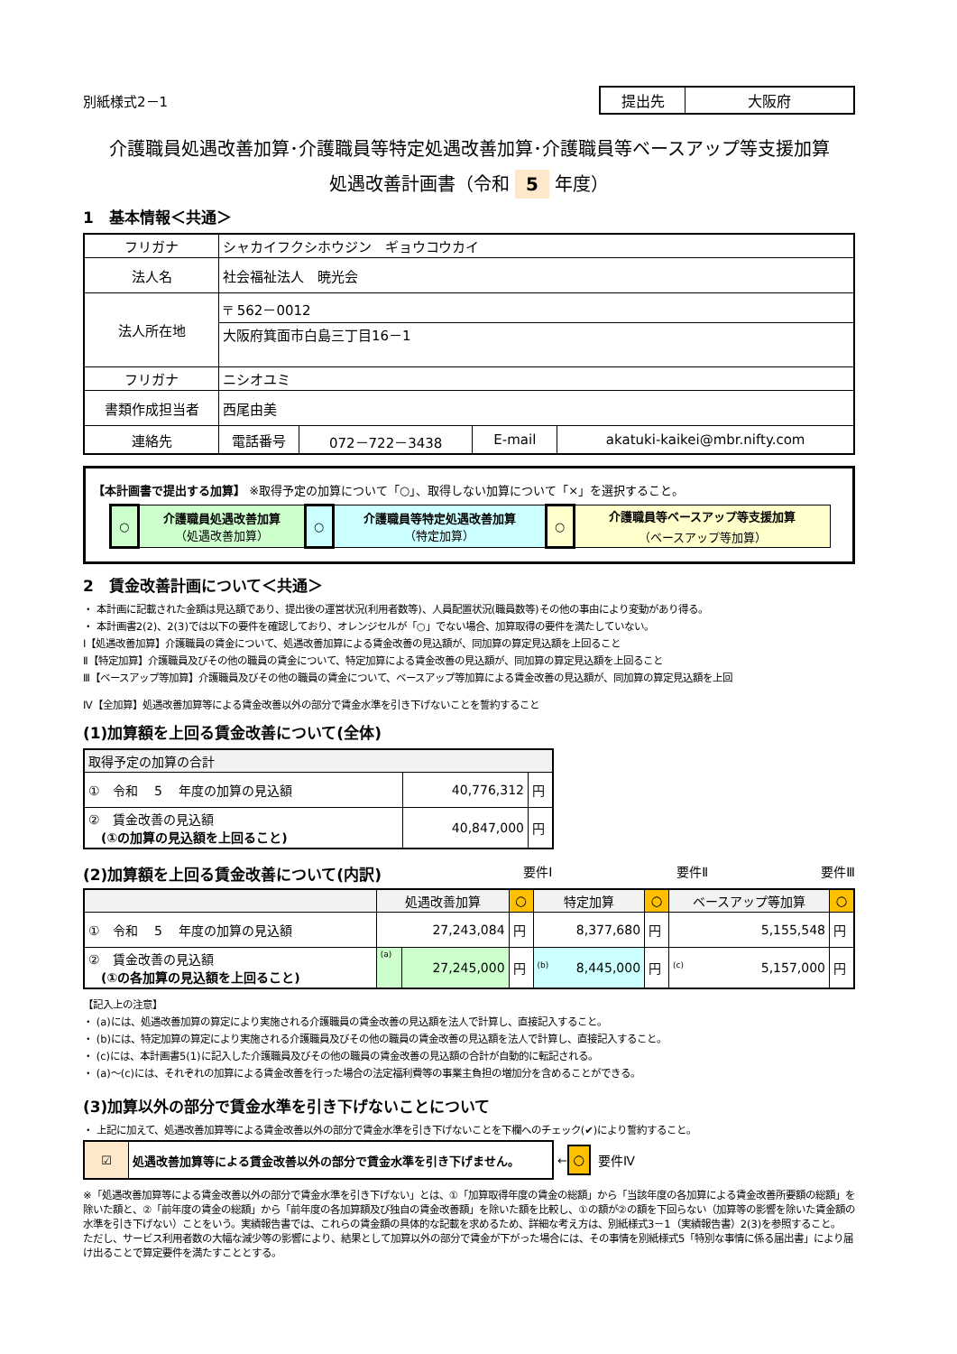別紙様式2－1
| 提出先 | 大阪府 |
介護職員処遇改善加算･介護職員等特定処遇改善加算･介護職員等ベースアップ等支援加算
処遇改善計画書（令和 5 年度）
1　基本情報＜共通＞
| フリガナ | シャカイフクシホウジン ギョウコウカイ | | | |
| 法人名 | 社会福祉法人 暁光会 | | | |
| 法人所在地 | 〒 562－0012 | | | |
| | 大阪府箕面市白島三丁目16－1 | | | |
| フリガナ | ニシオユミ | | | |
| 書類作成担当者 | 西尾由美 | | | |
| 連絡先 | 電話番号 | 072－722－3438 | E-mail | akatuki-kaikei@mbr.nifty.com |
【本計画書で提出する加算】 ※取得予定の加算について「○」、取得しない加算について「×」を選択すること。
| ○ | 介護職員処遇改善加算 （処遇改善加算） | ○ | 介護職員等特定処遇改善加算 （特定加算） | ○ | 介護職員等ベースアップ等支援加算 （ベースアップ等加算） |
2　賃金改善計画について＜共通＞
・ 本計画に記載された金額は見込額であり、提出後の運営状況(利用者数等)、人員配置状況(職員数等)その他の事由により変動があり得る。
・ 本計画書2(2)、2(3)では以下の要件を確認しており、オレンジセルが「○」でない場合、加算取得の要件を満たしていない。
Ⅰ【処遇改善加算】介護職員の賃金について、処遇改善加算による賃金改善の見込額が、同加算の算定見込額を上回ること
Ⅱ【特定加算】介護職員及びその他の職員の賃金について、特定加算による賃金改善の見込額が、同加算の算定見込額を上回ること
Ⅲ【ベースアップ等加算】介護職員及びその他の職員の賃金について、ベースアップ等加算による賃金改善の見込額が、同加算の算定見込額を上回
Ⅳ【全加算】処遇改善加算等による賃金改善以外の部分で賃金水準を引き下げないことを誓約すること
(1)加算額を上回る賃金改善について(全体)
| 取得予定の加算の合計 | | |
| ① 令和 5 年度の加算の見込額 | 40,776,312 | 円 |
| ② 賃金改善の見込額 (①の加算の見込額を上回ること) | 40,847,000 | 円 |
(2)加算額を上回る賃金改善について(内訳)
要件Ⅰ 要件Ⅱ 要件Ⅲ
| | 処遇改善加算 | | ○ | 特定加算 | ○ | ベースアップ等加算 | ○ |
| ① 令和 5 年度の加算の見込額 | 27,243,084 | | 円 | 8,377,680 | 円 | 5,155,548 | 円 |
| ② 賃金改善の見込額 (①の各加算の見込額を上回ること) | (a) | 27,245,000 | 円 | (b) 8,445,000 | 円 | (c) 5,157,000 | 円 |
【記入上の注意】
・ (a)には、処遇改善加算の算定により実施される介護職員の賃金改善の見込額を法人で計算し、直接記入すること。
・ (b)には、特定加算の算定により実施される介護職員及びその他の職員の賃金改善の見込額を法人で計算し、直接記入すること。
・ (c)には、本計画書5(1)に記入した介護職員及びその他の職員の賃金改善の見込額の合計が自動的に転記される。
・ (a)～(c)には、それぞれの加算による賃金改善を行った場合の法定福利費等の事業主負担の増加分を含めることができる。
(3)加算以外の部分で賃金水準を引き下げないことについて
・ 上記に加えて、処遇改善加算等による賃金改善以外の部分で賃金水準を引き下げないことを下欄へのチェック(✔)により誓約すること。
| ☑ | 処遇改善加算等による賃金改善以外の部分で賃金水準を引き下げません。 |
← ○ 要件Ⅳ
※「処遇改善加算等による賃金改善以外の部分で賃金水準を引き下げない」とは、①「加算取得年度の賃金の総額」から「当該年度の各加算による賃金改善所要額の総額」を除いた額と、②「前年度の賃金の総額」から「前年度の各加算額及び独自の賃金改善額」を除いた額を比較し、①の額が②の額を下回らない（加算等の影響を除いた賃金額の水準を引き下げない）ことをいう。実績報告書では、これらの賃金額の具体的な記載を求めるため、詳細な考え方は、別紙様式3－1（実績報告書）2(3)を参照すること。
ただし、サービス利用者数の大幅な減少等の影響により、結果として加算以外の部分で賃金が下がった場合には、その事情を別紙様式5「特別な事情に係る届出書」により届け出ることで算定要件を満たすこととする。